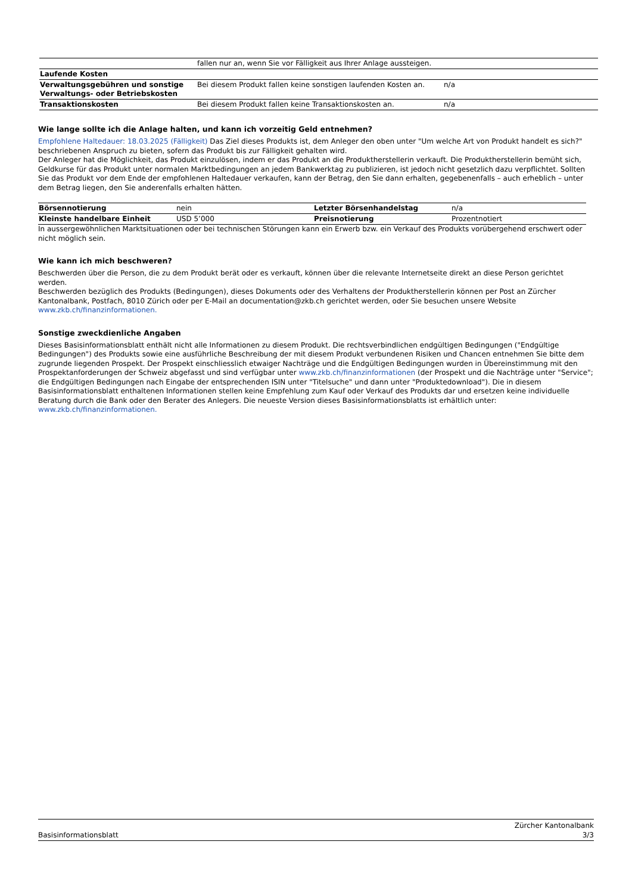| | fallen nur an, wenn Sie vor Fälligkeit aus Ihrer Anlage aussteigen. | |
| Laufende Kosten | | |
| Verwaltungsgebühren und sonstige Verwaltungs- oder Betriebskosten | Bei diesem Produkt fallen keine sonstigen laufenden Kosten an. | n/a |
| Transaktionskosten | Bei diesem Produkt fallen keine Transaktionskosten an. | n/a |
Wie lange sollte ich die Anlage halten, und kann ich vorzeitig Geld entnehmen?
Empfohlene Haltedauer: 18.03.2025 (Fälligkeit) Das Ziel dieses Produkts ist, dem Anleger den oben unter "Um welche Art von Produkt handelt es sich?" beschriebenen Anspruch zu bieten, sofern das Produkt bis zur Fälligkeit gehalten wird.
Der Anleger hat die Möglichkeit, das Produkt einzulösen, indem er das Produkt an die Produktherstellerin verkauft. Die Produktherstellerin bemüht sich, Geldkurse für das Produkt unter normalen Marktbedingungen an jedem Bankwerktag zu publizieren, ist jedoch nicht gesetzlich dazu verpflichtet. Sollten Sie das Produkt vor dem Ende der empfohlenen Haltedauer verkaufen, kann der Betrag, den Sie dann erhalten, gegebenenfalls – auch erheblich – unter dem Betrag liegen, den Sie anderenfalls erhalten hätten.
| Börsennotierung | nein | Letzter Börsenhandelstag | n/a |
| Kleinste handelbare Einheit | USD 5’000 | Preisnotierung | Prozentnotiert |
In aussergewöhnlichen Marktsituationen oder bei technischen Störungen kann ein Erwerb bzw. ein Verkauf des Produkts vorübergehend erschwert oder nicht möglich sein.
Wie kann ich mich beschweren?
Beschwerden über die Person, die zu dem Produkt berät oder es verkauft, können über die relevante Internetseite direkt an diese Person gerichtet werden.
Beschwerden bezüglich des Produkts (Bedingungen), dieses Dokuments oder des Verhaltens der Produktherstellerin können per Post an Zürcher Kantonalbank, Postfach, 8010 Zürich oder per E-Mail an documentation@zkb.ch gerichtet werden, oder Sie besuchen unsere Website www.zkb.ch/finanzinformationen.
Sonstige zweckdienliche Angaben
Dieses Basisinformationsblatt enthält nicht alle Informationen zu diesem Produkt. Die rechtsverbindlichen endgültigen Bedingungen ("Endgültige Bedingungen") des Produkts sowie eine ausführliche Beschreibung der mit diesem Produkt verbundenen Risiken und Chancen entnehmen Sie bitte dem zugrunde liegenden Prospekt. Der Prospekt einschliesslich etwaiger Nachträge und die Endgültigen Bedingungen wurden in Übereinstimmung mit den Prospektanforderungen der Schweiz abgefasst und sind verfügbar unter www.zkb.ch/finanzinformationen (der Prospekt und die Nachträge unter "Service"; die Endgültigen Bedingungen nach Eingabe der entsprechenden ISIN unter "Titelsuche" und dann unter "Produktedownload"). Die in diesem Basisinformationsblatt enthaltenen Informationen stellen keine Empfehlung zum Kauf oder Verkauf des Produkts dar und ersetzen keine individuelle Beratung durch die Bank oder den Berater des Anlegers. Die neueste Version dieses Basisinformationsblatts ist erhältlich unter: www.zkb.ch/finanzinformationen.
Zürcher Kantonalbank
Basisinformationsblatt 3/3